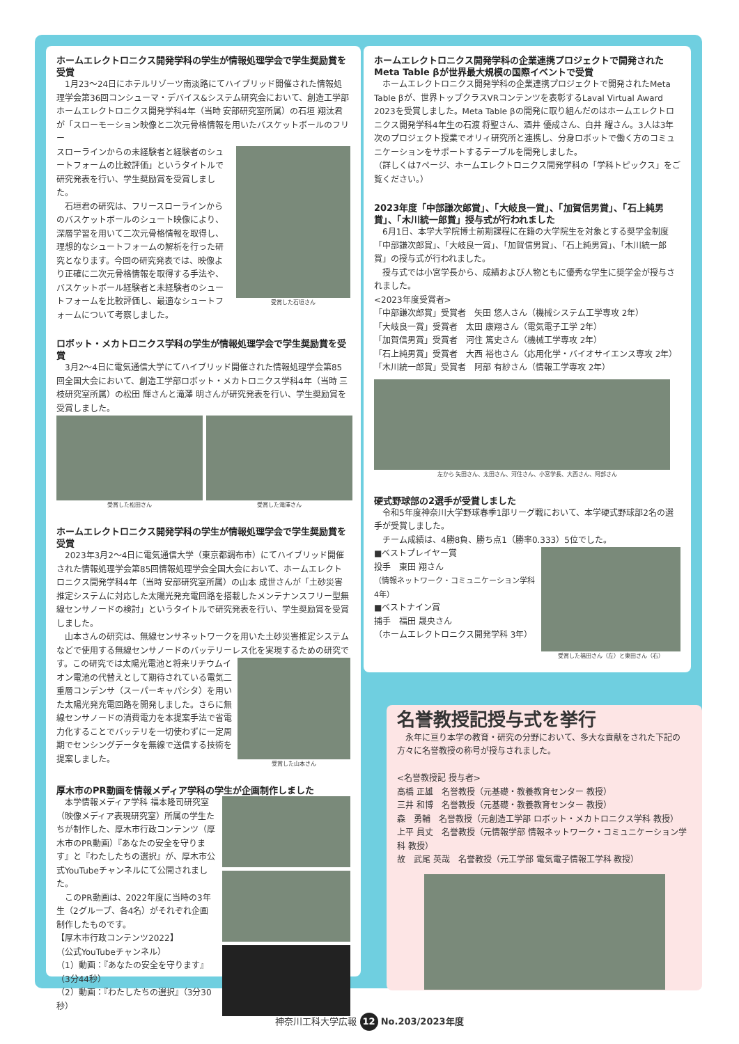ホームエレクトロニクス開発学科の学生が情報処理学会で学生奨励賞を受賞
　1月23～24日にホテルリゾーツ南淡路にてハイブリッド開催された情報処理学会第36回コンシューマ・デバイス&システム研究会において、創造工学部ホームエレクトロニクス開発学科4年（当時 安部研究室所属）の石垣 翔汰君が「スローモーション映像と二次元骨格情報を用いたバスケットボールのフリー
受賞した石垣さん
スローラインからの未経験者と経験者のシュートフォームの比較評価」というタイトルで研究発表を行い、学生奨励賞を受賞しました。
　石垣君の研究は、フリースローラインからのバスケットボールのシュート映像により、深層学習を用いて二次元骨格情報を取得し、理想的なシュートフォームの解析を行った研究となります。今回の研究発表では、映像より正確に二次元骨格情報を取得する手法や、バスケットボール経験者と未経験者のシュートフォームを比較評価し、最適なシュートフォームについて考察しました。
ロボット・メカトロニクス学科の学生が情報処理学会で学生奨励賞を受賞
　3月2～4日に電気通信大学にてハイブリッド開催された情報処理学会第85回全国大会において、創造工学部ロボット・メカトロニクス学科4年（当時 三枝研究室所属）の松田 輝さんと滝澤 明さんが研究発表を行い、学生奨励賞を受賞しました。
受賞した松田さん 受賞した滝澤さん
ホームエレクトロニクス開発学科の学生が情報処理学会で学生奨励賞を受賞
　2023年3月2～4日に電気通信大学（東京都調布市）にてハイブリッド開催された情報処理学会第85回情報処理学会全国大会において、ホームエレクトロニクス開発学科4年（当時 安部研究室所属）の山本 成世さんが「土砂災害推定システムに対応した太陽光発充電回路を搭載したメンテナンスフリー型無線センサノードの検討」というタイトルで研究発表を行い、学生奨励賞を受賞しました。
　山本さんの研究は、無線センサネットワークを用いた土砂災害推定システムなどで使用する無線センサノードのバッテリーレス化を実現するための研究で
受賞した山本さん
す。この研究では太陽光電池と将来リチウムイオン電池の代替えとして期待されている電気二重層コンデンサ（スーパーキャパシタ）を用いた太陽光発充電回路を開発しました。さらに無線センサノードの消費電力を本提案手法で省電力化することでバッテリを一切使わずに一定周期でセンシングデータを無線で送信する技術を提案しました。
厚木市のPR動画を情報メディア学科の学生が企画制作しました
　本学情報メディア学科 福本隆司研究室（映像メディア表現研究室）所属の学生たちが制作した、厚木市行政コンテンツ（厚木市のPR動画）『あなたの安全を守ります』と『わたしたちの選択』が、厚木市公式YouTubeチャンネルにて公開されました。
　このPR動画は、2022年度に当時の3年生（2グループ、各4名）がそれぞれ企画制作したものです。
【厚木市行政コンテンツ2022】
（公式YouTubeチャンネル）
（1）動画：『あなたの安全を守ります』（3分44秒）
（2）動画：『わたしたちの選択』（3分30秒）
ホームエレクトロニクス開発学科の企業連携プロジェクトで開発されたMeta Table βが世界最大規模の国際イベントで受賞
　ホームエレクトロニクス開発学科の企業連携プロジェクトで開発されたMeta Table βが、世界トップクラスVRコンテンツを表彰するLaval Virtual Award 2023を受賞しました。Meta Table βの開発に取り組んだのはホームエレクトロニクス開発学科4年生の石渡 将聖さん、酒井 優成さん、白井 耀さん。3人は3年次のプロジェクト授業でオリィ研究所と連携し、分身ロボットで働く方のコミュニケーションをサポートするテーブルを開発しました。
（詳しくは7ページ、ホームエレクトロニクス開発学科の「学科トピックス」をご覧ください。）
2023年度「中部謙次郎賞」、「大岐良一賞」、「加賀信男賞」、「石上純男賞」、「木川統一郎賞」授与式が行われました
　6月1日、本学大学院博士前期課程に在籍の大学院生を対象とする奨学金制度「中部謙次郎賞」、「大岐良一賞」、「加賀信男賞」、「石上純男賞」、「木川統一郎賞」の授与式が行われました。
　授与式では小宮学長から、成績および人物ともに優秀な学生に奨学金が授与されました。
<2023年度受賞者>
「中部謙次郎賞」受賞者　矢田 悠人さん（機械システム工学専攻 2年）
「大岐良一賞」受賞者　太田 康翔さん（電気電子工学 2年）
「加賀信男賞」受賞者　河住 篤史さん（機械工学専攻 2年）
「石上純男賞」受賞者　大西 裕也さん（応用化学・バイオサイエンス専攻 2年）
「木川統一郎賞」受賞者　阿部 有紗さん（情報工学専攻 2年）
左から 矢田さん、太田さん、河住さん、小宮学長、大西さん、阿部さん
硬式野球部の2選手が受賞しました
　令和5年度神奈川大学野球春季1部リーグ戦において、本学硬式野球部2名の選手が受賞しました。
　チーム成績は、4勝8負、勝ち点1（勝率0.333）5位でした。
受賞した福田さん（左）と東田さん（右）
■ベストプレイヤー賞
投手　東田 翔さん
（情報ネットワーク・コミュニケーション学科 4年）
■ベストナイン賞
捕手　福田 晟央さん
（ホームエレクトロニクス開発学科 3年）
名誉教授記授与式を挙行
　永年に亘り本学の教育・研究の分野において、多大な貢献をされた下記の方々に名誉教授の称号が授与されました。
<名誉教授記 授与者>
高橋 正雄　名誉教授（元基礎・教養教育センター 教授）
三井 和博　名誉教授（元基礎・教養教育センター 教授）
森　勇輔　名誉教授（元創造工学部 ロボット・メカトロニクス学科 教授）
上平 員丈　名誉教授（元情報学部 情報ネットワーク・コミュニケーション学科 教授）
故　武尾 英哉　名誉教授（元工学部 電気電子情報工学科 教授）
神奈川工科大学広報 12 No.203/2023年度